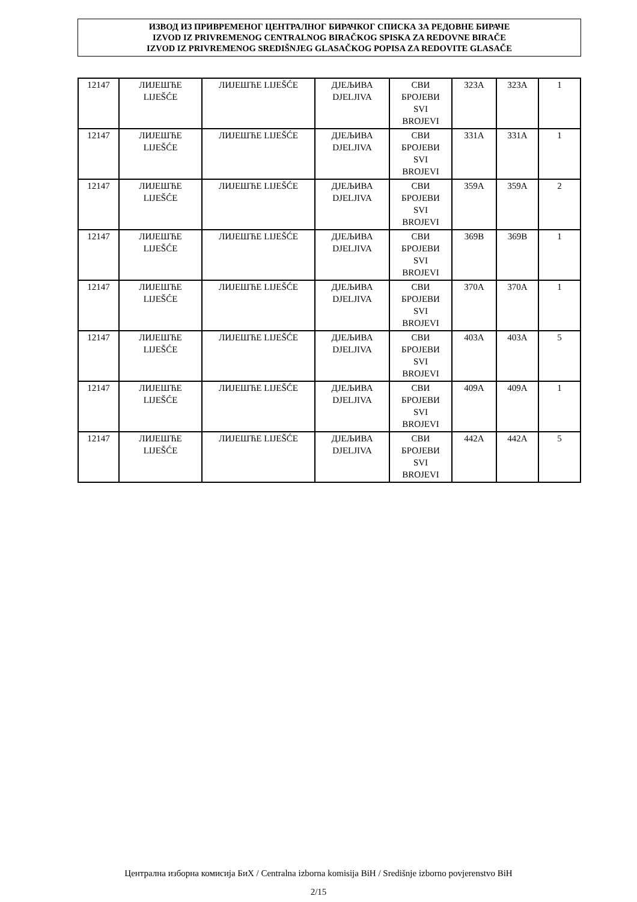ИЗВОД ИЗ ПРИВРЕМЕНОГ ЦЕНТРАЛНОГ БИРАЧКОГ СПИСКА ЗА РЕДОВНЕ БИРАЧЕ
IZVOD IZ PRIVREMENOG CENTRALNOG BIRAČKOG SPISKA ZA REDOVNE BIRAČE
IZVOD IZ PRIVREMENOG SREDIŠNJEG GLASAČKOG POPISA ZA REDOVITE GLASAČE
| 12147 | ЛИЈЕШЋЕ LIJEŠĆE | ЛИЈЕШЋЕ LIJEŠĆE | ДЈЕЉИВА DJELJIVA | СВИ БРОЈЕВИ SVI BROJEVI | 323A | 323A | 1 |
| 12147 | ЛИЈЕШЋЕ LIJEŠĆE | ЛИЈЕШЋЕ LIJEŠĆE | ДЈЕЉИВА DJELJIVA | СВИ БРОЈЕВИ SVI BROJEVI | 331A | 331A | 1 |
| 12147 | ЛИЈЕШЋЕ LIJEŠĆE | ЛИЈЕШЋЕ LIJEŠĆE | ДЈЕЉИВА DJELJIVA | СВИ БРОЈЕВИ SVI BROJEVI | 359A | 359A | 2 |
| 12147 | ЛИЈЕШЋЕ LIJEŠĆE | ЛИЈЕШЋЕ LIJEŠĆE | ДЈЕЉИВА DJELJIVA | СВИ БРОЈЕВИ SVI BROJEVI | 369B | 369B | 1 |
| 12147 | ЛИЈЕШЋЕ LIJEŠĆE | ЛИЈЕШЋЕ LIJEŠĆE | ДЈЕЉИВА DJELJIVA | СВИ БРОЈЕВИ SVI BROJEVI | 370A | 370A | 1 |
| 12147 | ЛИЈЕШЋЕ LIJEŠĆE | ЛИЈЕШЋЕ LIJEŠĆE | ДЈЕЉИВА DJELJIVA | СВИ БРОЈЕВИ SVI BROJEVI | 403A | 403A | 5 |
| 12147 | ЛИЈЕШЋЕ LIJEŠĆE | ЛИЈЕШЋЕ LIJEŠĆE | ДЈЕЉИВА DJELJIVA | СВИ БРОЈЕВИ SVI BROJEVI | 409A | 409A | 1 |
| 12147 | ЛИЈЕШЋЕ LIJEŠĆE | ЛИЈЕШЋЕ LIJEŠĆE | ДЈЕЉИВА DJELJIVA | СВИ БРОЈЕВИ SVI BROJEVI | 442A | 442A | 5 |
Централна изборна комисија БиХ / Centralna izborna komisija BiH / Središnje izborno povjerenstvo BiH
2/15